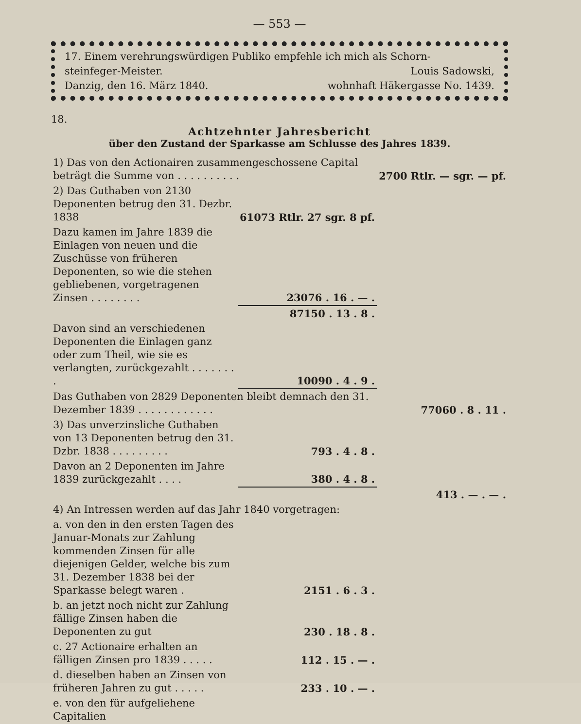— 553 —
17. Einem verehrungswürdigen Publiko empfehle ich mich als Schorn-
steinfeger-Meister. Louis Sadowski,
Danzig, den 16. März 1840. wohnhaft Häkergasse No. 1439.
18.
Achtzehnter Jahresbericht
über den Zustand der Sparkasse am Schlusse des Jahres 1839.
| 1) Das von den Actionairen zusammengeschossene Capital beträgt die Summe von . . . . . . . . . . | | 2700 Rtlr. — sgr. — pf. |
| 2) Das Guthaben von 2130 Deponenten betrug den 31. Dezbr. 1838 | 61073 Rtlr. 27 sgr. 8 pf. | |
| Dazu kamen im Jahre 1839 die Einlagen von neuen und die Zuschüsse von früheren Deponenten, so wie die stehen gebliebenen, vorgetragenen Zinsen . . . . . . . . | 23076 . 16 . — . | |
| | 87150 . 13 . 8 . | |
| Davon sind an verschiedenen Deponenten die Einlagen ganz oder zum Theil, wie sie es verlangten, zurückgezahlt . . . . . . . . | 10090 . 4 . 9 . | |
| Das Guthaben von 2829 Deponenten bleibt demnach den 31. Dezember 1839 . . . . . . . . . . . . | | 77060 . 8 . 11 . |
| 3) Das unverzinsliche Guthaben von 13 Deponenten betrug den 31. Dzbr. 1838 . . . . . . . . . | 793 . 4 . 8 . | |
| Davon an 2 Deponenten im Jahre 1839 zurückgezahlt . . . . | 380 . 4 . 8 . | |
| | | 413 . — . — . |
| 4) An Intressen werden auf das Jahr 1840 vorgetragen: | | |
| a. von den in den ersten Tagen des Januar-Monats zur Zahlung kommenden Zinsen für alle diejenigen Gelder, welche bis zum 31. Dezember 1838 bei der Sparkasse belegt waren . | 2151 . 6 . 3 . | |
| b. an jetzt noch nicht zur Zahlung fällige Zinsen haben die Deponenten zu gut | 230 . 18 . 8 . | |
| c. 27 Actionaire erhalten an fälligen Zinsen pro 1839 . . . . . | 112 . 15 . — . | |
| d. dieselben haben an Zinsen von früheren Jahren zu gut . . . . . | 233 . 10 . — . | |
| e. von den für aufgeliehene Capitalien | | |